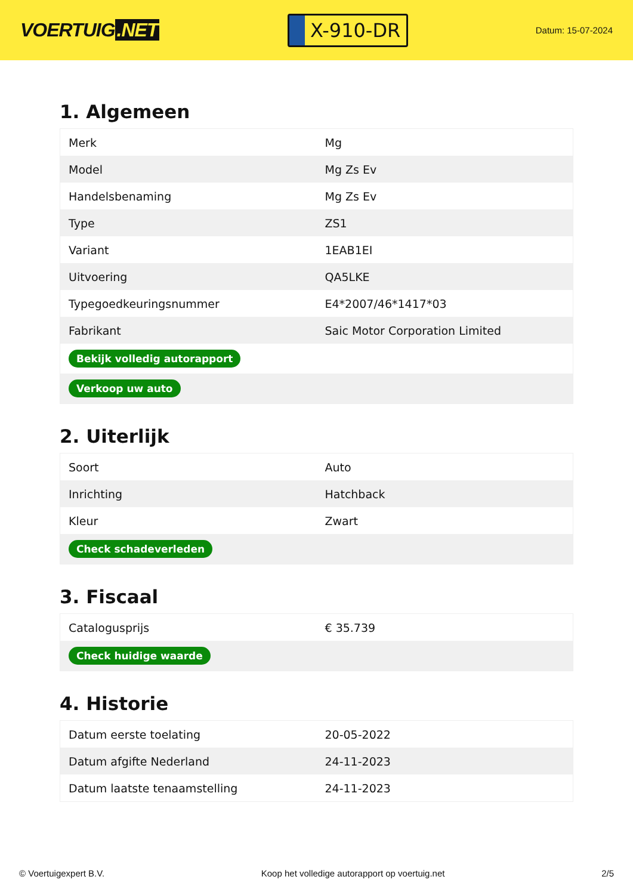VOERTUIG.NET
X-910-DR
Datum: 15-07-2024
1. Algemeen
| Merk | Mg |
| Model | Mg Zs Ev |
| Handelsbenaming | Mg Zs Ev |
| Type | ZS1 |
| Variant | 1EAB1EI |
| Uitvoering | QA5LKE |
| Typegoedkeuringsnummer | E4*2007/46*1417*03 |
| Fabrikant | Saic Motor Corporation Limited |
| Bekijk volledig autorapport | |
| Verkoop uw auto | |
2. Uiterlijk
| Soort | Auto |
| Inrichting | Hatchback |
| Kleur | Zwart |
| Check schadeverleden | |
3. Fiscaal
| Catalogusprijs | € 35.739 |
| Check huidige waarde | |
4. Historie
| Datum eerste toelating | 20-05-2022 |
| Datum afgifte Nederland | 24-11-2023 |
| Datum laatste tenaamstelling | 24-11-2023 |
© Voertuigexpert B.V. Koop het volledige autorapport op voertuig.net 2/5